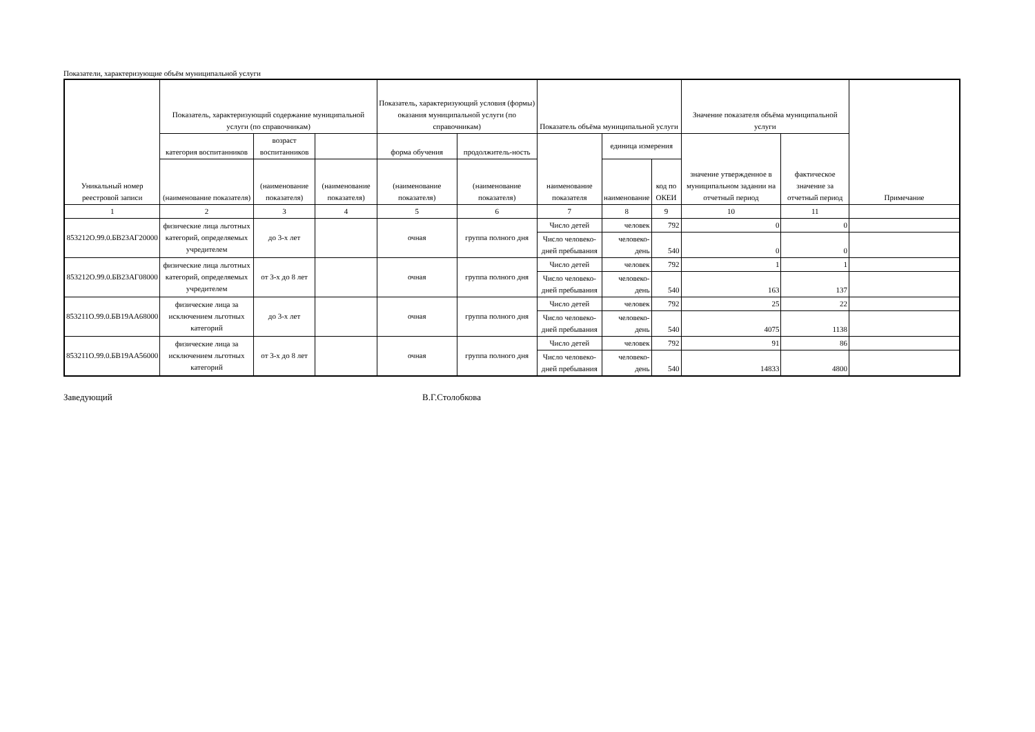Показатели, характеризующие объём муниципальной услуги
| Уникальный номер реестровой записи | Показатель, характеризующий содержание муниципальной услуги (по справочникам) | | | Показатель, характеризующий условия (формы) оказания муниципальной услуги (по справочникам) | | Показатель объёма муниципальной услуги | | | Значение показателя объёма муниципальной услуги | | Примечание |
| --- | --- | --- | --- | --- | --- | --- | --- | --- | --- | --- | --- |
| | категория воспитанников | возраст воспитанников | | форма обучения | продолжитель-ность | наименование показателя | единица измерения | | значение утвержденное в муниципальном задании на отчетный период | фактическое значение за отчетный период | |
| | (наименование показателя) | (наименование показателя) | (наименование показателя) | (наименование показателя) | (наименование показателя) | | наименование | код по ОКЕИ | | | |
| 1 | 2 | 3 | 4 | 5 | 6 | 7 | 8 | 9 | 10 | 11 | |
| 853212О.99.0.БВ23АГ20000 | физические лица льготных категорий, определяемых учредителем | до 3-х лет | | очная | группа полного дня | Число детей | человек | 792 | 0 | 0 | |
| | | | | | | Число человеко-дней пребывания | человеко-день | 540 | 0 | 0 | |
| 853212О.99.0.БВ23АГ08000 | физические лица льготных категорий, определяемых учредителем | от 3-х до 8 лет | | очная | группа полного дня | Число детей | человек | 792 | 1 | 1 | |
| | | | | | | Число человеко-дней пребывания | человеко-день | 540 | 163 | 137 | |
| 853211О.99.0.БВ19АА68000 | физические лица за исключением льготных категорий | до 3-х лет | | очная | группа полного дня | Число детей | человек | 792 | 25 | 22 | |
| | | | | | | Число человеко-дней пребывания | человеко-день | 540 | 4075 | 1138 | |
| 853211О.99.0.БВ19АА56000 | физические лица за исключением льготных категорий | от 3-х до 8 лет | | очная | группа полного дня | Число детей | человек | 792 | 91 | 86 | |
| | | | | | | Число человеко-дней пребывания | человеко-день | 540 | 14833 | 4800 | |
Заведующий В.Г.Столобкова